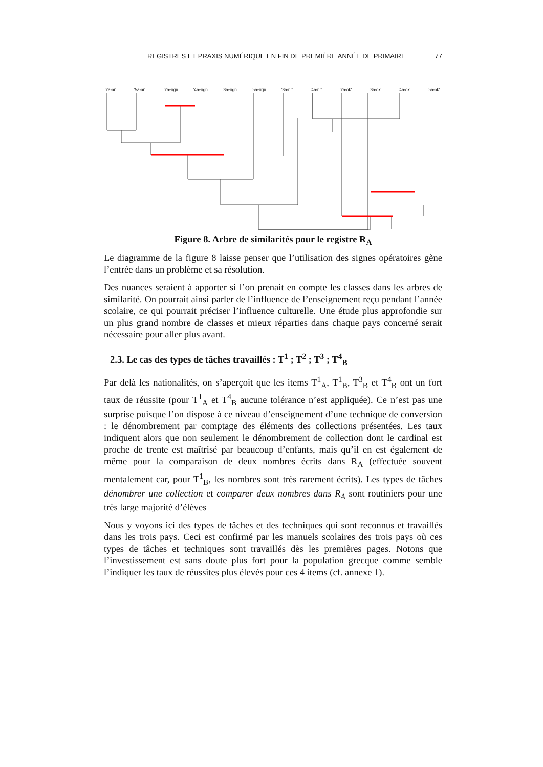REGISTRES ET PRAXIS NUMÉRIQUE EN FIN DE PREMIÈRE ANNÉE DE PRIMAIRE 77
'2a-nr'
'5a-nr'
'2a-sign
'4a-sign
'3a-sign
'5a-sign
'3a-nr'
'4a-nr'
'2a-ok'
'3a-ok'
'4a-ok'
'5a-ok'
Figure 8. Arbre de similarités pour le registre R<sub>A</sub>
Le diagramme de la figure 8 laisse penser que l’utilisation des signes opératoires gène l’entrée dans un problème et sa résolution.
Des nuances seraient à apporter si l’on prenait en compte les classes dans les arbres de similarité. On pourrait ainsi parler de l’influence de l’enseignement reçu pendant l’année scolaire, ce qui pourrait préciser l’influence culturelle. Une étude plus approfondie sur un plus grand nombre de classes et mieux réparties dans chaque pays concerné serait nécessaire pour aller plus avant.
2.3. Le cas des types de tâches travaillés : T<sup>1</sup> ; T<sup>2</sup> ; T<sup>3</sup> ; T<sup>4</sup><sub>B</sub>
Par delà les nationalités, on s’aperçoit que les items T<sup>1</sup><sub>A</sub>, T<sup>1</sup><sub>B</sub>, T<sup>3</sup><sub>B</sub> et T<sup>4</sup><sub>B</sub> ont un fort taux de réussite (pour T<sup>1</sup><sub>A</sub> et T<sup>4</sup><sub>B</sub> aucune tolérance n’est appliquée). Ce n’est pas une surprise puisque l’on dispose à ce niveau d’enseignement d’une technique de conversion : le dénombrement par comptage des éléments des collections présentées. Les taux indiquent alors que non seulement le dénombrement de collection dont le cardinal est proche de trente est maîtrisé par beaucoup d’enfants, mais qu’il en est également de même pour la comparaison de deux nombres écrits dans R<sub>A</sub> (effectuée souvent mentalement car, pour T<sup>1</sup><sub>B</sub>, les nombres sont très rarement écrits). Les types de tâches dénombrer une collection et comparer deux nombres dans R<sub>A</sub> sont routiniers pour une très large majorité d’élèves
Nous y voyons ici des types de tâches et des techniques qui sont reconnus et travaillés dans les trois pays. Ceci est confirmé par les manuels scolaires des trois pays où ces types de tâches et techniques sont travaillés dès les premières pages. Notons que l’investissement est sans doute plus fort pour la population grecque comme semble l’indiquer les taux de réussites plus élevés pour ces 4 items (cf. annexe 1).